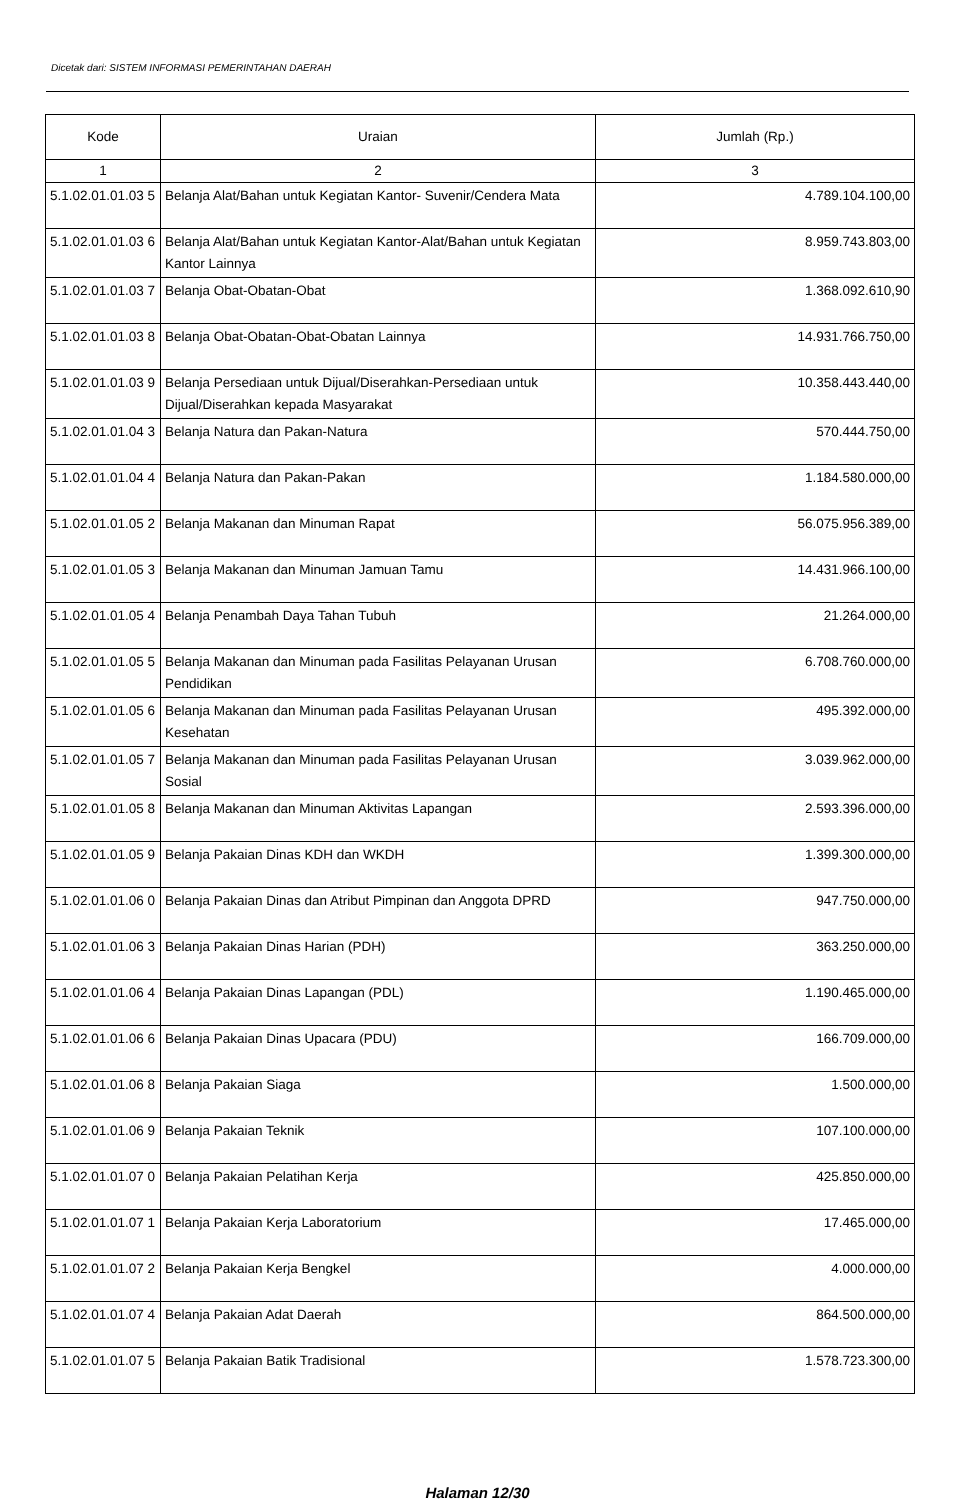Dicetak dari: SISTEM INFORMASI PEMERINTAHAN DAERAH
| Kode | Uraian | Jumlah (Rp.) |
| --- | --- | --- |
| 1 | 2 | 3 |
| 5.1.02.01.01.03 5 | Belanja Alat/Bahan untuk Kegiatan Kantor- Suvenir/Cendera Mata | 4.789.104.100,00 |
| 5.1.02.01.01.03 6 | Belanja Alat/Bahan untuk Kegiatan Kantor-Alat/Bahan untuk Kegiatan Kantor Lainnya | 8.959.743.803,00 |
| 5.1.02.01.01.03 7 | Belanja Obat-Obatan-Obat | 1.368.092.610,90 |
| 5.1.02.01.01.03 8 | Belanja Obat-Obatan-Obat-Obatan Lainnya | 14.931.766.750,00 |
| 5.1.02.01.01.03 9 | Belanja Persediaan untuk Dijual/Diserahkan-Persediaan untuk Dijual/Diserahkan kepada Masyarakat | 10.358.443.440,00 |
| 5.1.02.01.01.04 3 | Belanja Natura dan Pakan-Natura | 570.444.750,00 |
| 5.1.02.01.01.04 4 | Belanja Natura dan Pakan-Pakan | 1.184.580.000,00 |
| 5.1.02.01.01.05 2 | Belanja Makanan dan Minuman Rapat | 56.075.956.389,00 |
| 5.1.02.01.01.05 3 | Belanja Makanan dan Minuman Jamuan Tamu | 14.431.966.100,00 |
| 5.1.02.01.01.05 4 | Belanja Penambah Daya Tahan Tubuh | 21.264.000,00 |
| 5.1.02.01.01.05 5 | Belanja Makanan dan Minuman pada Fasilitas Pelayanan Urusan Pendidikan | 6.708.760.000,00 |
| 5.1.02.01.01.05 6 | Belanja Makanan dan Minuman pada Fasilitas Pelayanan Urusan Kesehatan | 495.392.000,00 |
| 5.1.02.01.01.05 7 | Belanja Makanan dan Minuman pada Fasilitas Pelayanan Urusan Sosial | 3.039.962.000,00 |
| 5.1.02.01.01.05 8 | Belanja Makanan dan Minuman Aktivitas Lapangan | 2.593.396.000,00 |
| 5.1.02.01.01.05 9 | Belanja Pakaian Dinas KDH dan WKDH | 1.399.300.000,00 |
| 5.1.02.01.01.06 0 | Belanja Pakaian Dinas dan Atribut Pimpinan dan Anggota DPRD | 947.750.000,00 |
| 5.1.02.01.01.06 3 | Belanja Pakaian Dinas Harian (PDH) | 363.250.000,00 |
| 5.1.02.01.01.06 4 | Belanja Pakaian Dinas Lapangan (PDL) | 1.190.465.000,00 |
| 5.1.02.01.01.06 6 | Belanja Pakaian Dinas Upacara (PDU) | 166.709.000,00 |
| 5.1.02.01.01.06 8 | Belanja Pakaian Siaga | 1.500.000,00 |
| 5.1.02.01.01.06 9 | Belanja Pakaian Teknik | 107.100.000,00 |
| 5.1.02.01.01.07 0 | Belanja Pakaian Pelatihan Kerja | 425.850.000,00 |
| 5.1.02.01.01.07 1 | Belanja Pakaian Kerja Laboratorium | 17.465.000,00 |
| 5.1.02.01.01.07 2 | Belanja Pakaian Kerja Bengkel | 4.000.000,00 |
| 5.1.02.01.01.07 4 | Belanja Pakaian Adat Daerah | 864.500.000,00 |
| 5.1.02.01.01.07 5 | Belanja Pakaian Batik Tradisional | 1.578.723.300,00 |
Halaman 12/30